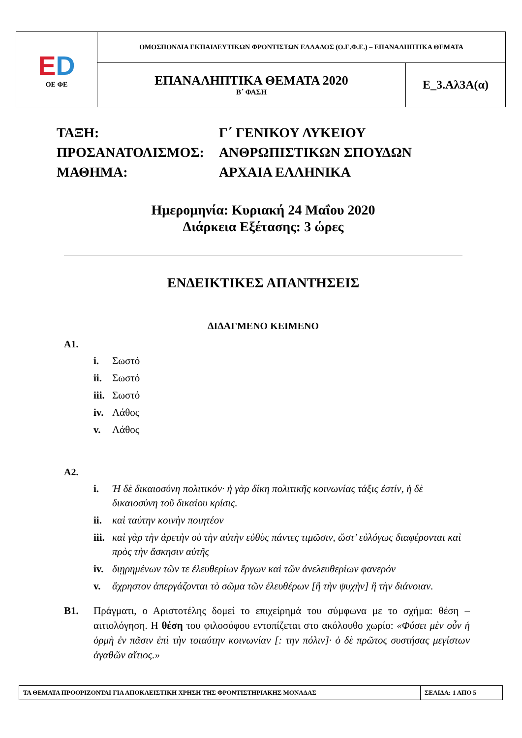| E D ΟΕ ΦΕ | ΟΜΟΣΠΟΝΔΙΑ ΕΚΠΑΙΔΕΥΤΙΚΩΝ ΦΡΟΝΤΙΣΤΩΝ ΕΛΛΑΔΟΣ (Ο.Ε.Φ.Ε.) – ΕΠΑΝΑΛΗΠΤΙΚΑ ΘΕΜΑΤΑ | |
| | ΕΠΑΝΑΛΗΠΤΙΚΑ ΘΕΜΑΤΑ 2020 Β΄ ΦΑΣΗ | Ε_3.Αλ3Α(α) |
| ΤΑΞΗ: | Γ΄ ΓΕΝΙΚΟΥ ΛΥΚΕΙΟΥ |
| ΠΡΟΣΑΝΑΤΟΛΙΣΜΟΣ: | ΑΝΘΡΩΠΙΣΤΙΚΩΝ ΣΠΟΥΔΩΝ |
| ΜΑΘΗΜΑ: | ΑΡΧΑΙΑ ΕΛΛΗΝΙΚΑ |
Ημερομηνία: Κυριακή 24 Μαΐου 2020
Διάρκεια Εξέτασης: 3 ώρες
ΕΝΔΕΙΚΤΙΚΕΣ ΑΠΑΝΤΗΣΕΙΣ
ΔΙΔΑΓΜΕΝΟ ΚΕΙΜΕΝΟ
Α1.
i. Σωστό
ii. Σωστό
iii. Σωστό
iv. Λάθος
v. Λάθος
Α2.
i. Ἡ δὲ δικαιοσύνη πολιτικόν· ἡ γὰρ δίκη πολιτικῆς κοινωνίας τάξις ἐστίν, ἡ δὲ δικαιοσύνη τοῦ δικαίου κρίσις.
ii. καὶ ταύτην κοινὴν ποιητέον
iii. καὶ γὰρ τὴν ἀρετὴν οὐ τὴν αὐτὴν εὐθὺς πάντες τιμῶσιν, ὥστ’ εὐλόγως διαφέρονται καὶ πρὸς τὴν ἄσκησιν αὐτῆς
iv. διῃρημένων τῶν τε ἐλευθερίων ἔργων καὶ τῶν ἀνελευθερίων φανερόν
v. ἄχρηστον ἀπεργάζονται τὸ σῶμα τῶν ἐλευθέρων [ἢ τὴν ψυχὴν] ἢ τὴν διάνοιαν.
Β1. Πράγματι, ο Αριστοτέλης δομεί το επιχείρημά του σύμφωνα με το σχήμα: θέση – αιτιολόγηση. Η θέση του φιλοσόφου εντοπίζεται στο ακόλουθο χωρίο: «Φύσει μὲν οὖν ἡ ὁρμὴ ἐν πᾶσιν ἐπὶ τὴν τοιαύτην κοινωνίαν [: την πόλιν]· ὁ δὲ πρῶτος συστήσας μεγίστων ἀγαθῶν αἴτιος.»
| ΤΑ ΘΕΜΑΤΑ ΠΡΟΟΡΙΖΟΝΤΑΙ ΓΙΑ ΑΠΟΚΛΕΙΣΤΙΚΗ ΧΡΗΣΗ ΤΗΣ ΦΡΟΝΤΙΣΤΗΡΙΑΚΗΣ ΜΟΝΑΔΑΣ | ΣΕΛΙΔΑ: 1 ΑΠΟ 5 |